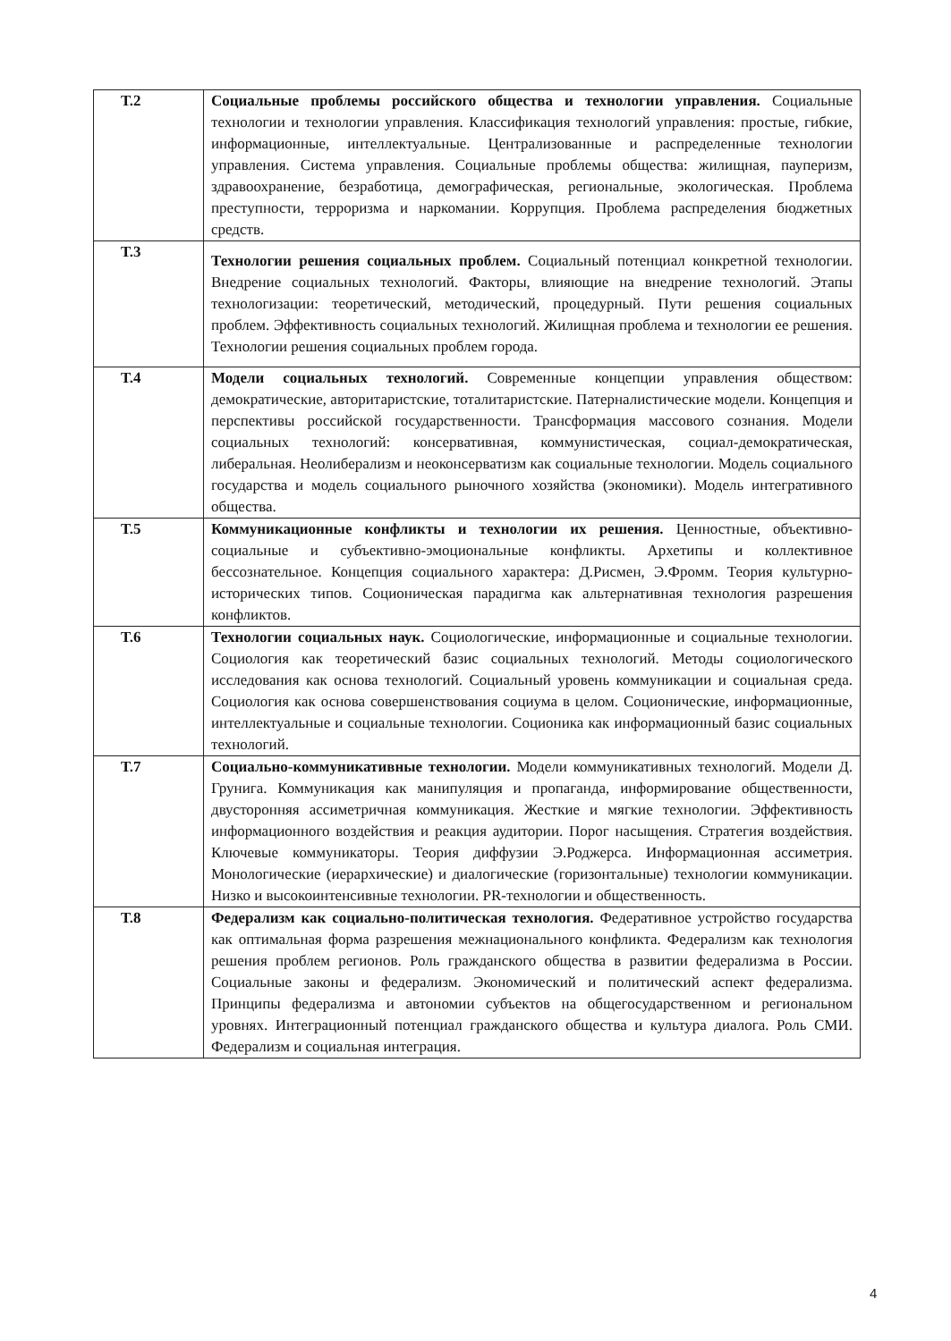| Т.2 | Социальные проблемы российского общества и технологии управления. Социальные технологии и технологии управления. Классификация технологий управления: простые, гибкие, информационные, интеллектуальные. Централизованные и распределенные технологии управления. Система управления. Социальные проблемы общества: жилищная, пауперизм, здравоохранение, безработица, демографическая, региональные, экологическая. Проблема преступности, терроризма и наркомании. Коррупция. Проблема распределения бюджетных средств. |
| Т.3 | Технологии решения социальных проблем. Социальный потенциал конкретной технологии. Внедрение социальных технологий. Факторы, влияющие на внедрение технологий. Этапы технологизации: теоретический, методический, процедурный. Пути решения социальных проблем. Эффективность социальных технологий. Жилищная проблема и технологии ее решения. Технологии решения социальных проблем города. |
| Т.4 | Модели социальных технологий. Современные концепции управления обществом: демократические, авторитаристские, тоталитаристские. Патерналистические модели. Концепция и перспективы российской государственности. Трансформация массового сознания. Модели социальных технологий: консервативная, коммунистическая, социал-демократическая, либеральная. Неолиберализм и неоконсерватизм как социальные технологии. Модель социального государства и модель социального рыночного хозяйства (экономики). Модель интегративного общества. |
| Т.5 | Коммуникационные конфликты и технологии их решения. Ценностные, объективно-социальные и субъективно-эмоциональные конфликты. Архетипы и коллективное бессознательное. Концепция социального характера: Д.Рисмен, Э.Фромм. Теория культурно-исторических типов. Соционическая парадигма как альтернативная технология разрешения конфликтов. |
| Т.6 | Технологии социальных наук. Социологические, информационные и социальные технологии. Социология как теоретический базис социальных технологий. Методы социологического исследования как основа технологий. Социальный уровень коммуникации и социальная среда. Социология как основа совершенствования социума в целом. Соционические, информационные, интеллектуальные и социальные технологии. Соционика как информационный базис социальных технологий. |
| Т.7 | Социально-коммуникативные технологии. Модели коммуникативных технологий. Модели Д. Грунига. Коммуникация как манипуляция и пропаганда, информирование общественности, двусторонняя ассиметричная коммуникация. Жесткие и мягкие технологии. Эффективность информационного воздействия и реакция аудитории. Порог насыщения. Стратегия воздействия. Ключевые коммуникаторы. Теория диффузии Э.Роджерса. Информационная ассиметрия. Монологические (иерархические) и диалогические (горизонтальные) технологии коммуникации. Низко и высокоинтенсивные технологии. PR-технологии и общественность. |
| Т.8 | Федерализм как социально-политическая технология. Федеративное устройство государства как оптимальная форма разрешения межнационального конфликта. Федерализм как технология решения проблем регионов. Роль гражданского общества в развитии федерализма в России. Социальные законы и федерализм. Экономический и политический аспект федерализма. Принципы федерализма и автономии субъектов на общегосударственном и региональном уровнях. Интеграционный потенциал гражданского общества и культура диалога. Роль СМИ. Федерализм и социальная интеграция. |
4